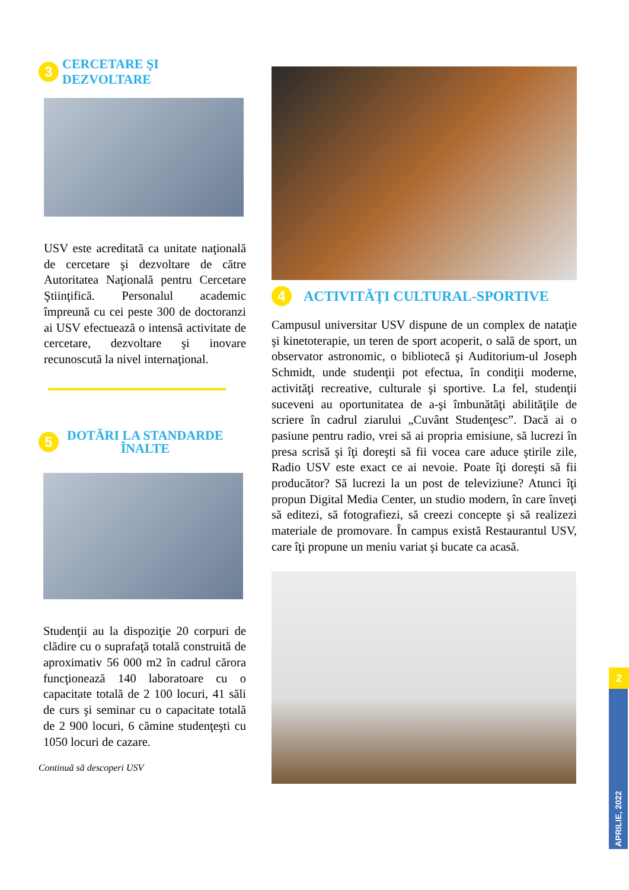3 CERCETARE ŞI DEZVOLTARE
USV este acreditată ca unitate naţională de cercetare şi dezvoltare de către Autoritatea Naţională pentru Cercetare Ştiinţifică. Personalul academic împreună cu cei peste 300 de doctoranzi ai USV efectuează o intensă activitate de cercetare, dezvoltare şi inovare recunoscută la nivel internaţional.
5 DOTĂRI LA STANDARDE
ÎNALTE
Studenţii au la dispoziţie 20 corpuri de clădire cu o suprafaţă totală construită de aproximativ 56 000 m2 în cadrul cărora funcţionează 140 laboratoare cu o capacitate totală de 2 100 locuri, 41 săli de curs şi seminar cu o capacitate totală de 2 900 locuri, 6 cămine studenţeşti cu 1050 locuri de cazare.
Continuă să descoperi USV
4 ACTIVITĂŢI CULTURAL-SPORTIVE
Campusul universitar USV dispune de un complex de nataţie şi kinetoterapie, un teren de sport acoperit, o sală de sport, un observator astronomic, o bibliotecă şi Auditorium-ul Joseph Schmidt, unde studenţii pot efectua, în condiţii moderne, activităţi recreative, culturale şi sportive. La fel, studenţii suceveni au oportunitatea de a-şi îmbunătăţi abilităţile de scriere în cadrul ziarului „Cuvânt Studenţesc”. Dacă ai o pasiune pentru radio, vrei să ai propria emisiune, să lucrezi în presa scrisă şi îţi doreşti să fii vocea care aduce ştirile zile, Radio USV este exact ce ai nevoie. Poate îţi doreşti să fii producător? Să lucrezi la un post de televiziune? Atunci îţi propun Digital Media Center, un studio modern, în care înveţi să editezi, să fotografiezi, să creezi concepte şi să realizezi materiale de promovare. În campus există Restaurantul USV, care îţi propune un meniu variat şi bucate ca acasă.
2
APRILIE, 2022